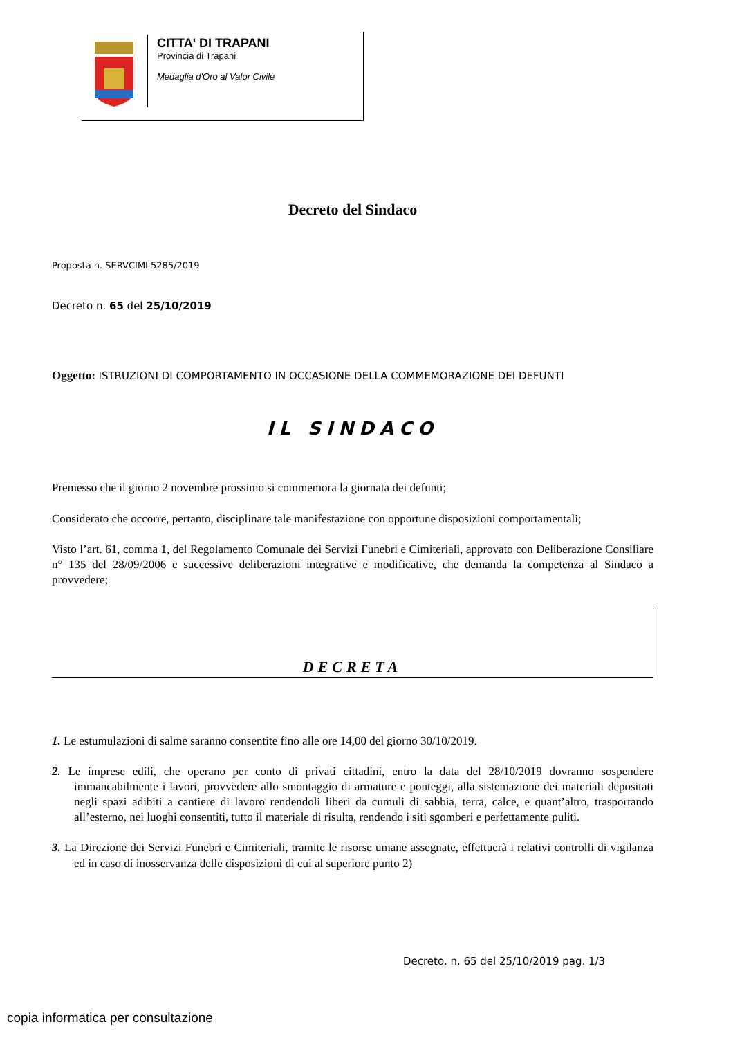CITTA' DI TRAPANI
Provincia di Trapani
Medaglia d'Oro al Valor Civile
Decreto del Sindaco
Proposta n. SERVCIMI 5285/2019
Decreto n. 65 del 25/10/2019
Oggetto: ISTRUZIONI DI COMPORTAMENTO IN OCCASIONE DELLA COMMEMORAZIONE DEI DEFUNTI
IL SINDACO
Premesso che il giorno 2 novembre prossimo si commemora la giornata dei defunti;
Considerato che occorre, pertanto, disciplinare tale manifestazione con opportune disposizioni comportamentali;
Visto l’art. 61, comma 1, del Regolamento Comunale dei Servizi Funebri e Cimiteriali, approvato con Deliberazione Consiliare n° 135 del 28/09/2006 e successive deliberazioni integrative e modificative, che demanda la competenza al Sindaco a provvedere;
DECRETA
1. Le estumulazioni di salme saranno consentite fino alle ore 14,00 del giorno 30/10/2019.
2. Le imprese edili, che operano per conto di privati cittadini, entro la data del 28/10/2019 dovranno sospendere immancabilmente i lavori, provvedere allo smontaggio di armature e ponteggi, alla sistemazione dei materiali depositati negli spazi adibiti a cantiere di lavoro rendendoli liberi da cumuli di sabbia, terra, calce, e quant’altro, trasportando all’esterno, nei luoghi consentiti, tutto il materiale di risulta, rendendo i siti sgomberi e perfettamente puliti.
3. La Direzione dei Servizi Funebri e Cimiteriali, tramite le risorse umane assegnate, effettuerà i relativi controlli di vigilanza ed in caso di inosservanza delle disposizioni di cui al superiore punto 2)
Decreto. n. 65 del 25/10/2019 pag. 1/3
copia informatica per consultazione